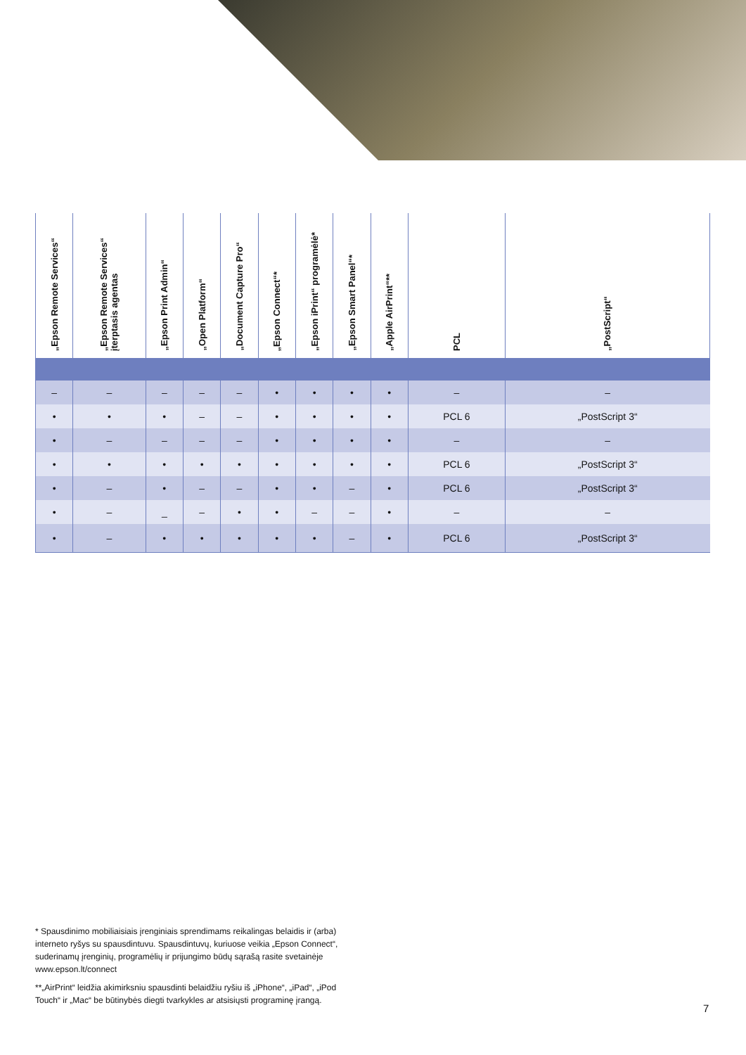| „Epson Remote Services“ | „Epson Remote Services“ įterptasis agentas | „Epson Print Admin“ | „Open Platform“ | „Document Capture Pro“ | „Epson Connect“* | „Epson iPrint“ programėlė* | „Epson Smart Panel“* | „Apple AirPrint“** | PCL | „PostScript“ |
| --- | --- | --- | --- | --- | --- | --- | --- | --- | --- | --- |
| – | – | – | – | – | • | • | • | • | – | – |
| • | • | • | – | – | • | • | • | • | PCL 6 | „PostScript 3“ |
| • | – | – | – | – | • | • | • | • | – | – |
| • | • | • | • | • | • | • | • | • | PCL 6 | „PostScript 3“ |
| • | – | • | – | – | • | • | – | • | PCL 6 | „PostScript 3“ |
| • | – | _ | – | • | • | – | – | • | – | – |
| • | – | • | • | • | • | • | – | • | PCL 6 | „PostScript 3“ |
* Spausdinimo mobiliaisiais įrenginiais sprendimams reikalingas belaidis ir (arba) interneto ryšys su spausdintuvu. Spausdintuvų, kuriuose veikia „Epson Connect“, suderinamų įrenginių, programėlių ir prijungimo būdų sąrašą rasite svetainėje www.epson.lt/connect
**„AirPrint“ leidžia akimirksniu spausdinti belaidžiu ryšiu iš „iPhone“, „iPad“, „iPod Touch“ ir „Mac“ be būtinybės diegti tvarkykles ar atsisiųsti programinę įrangą.
7